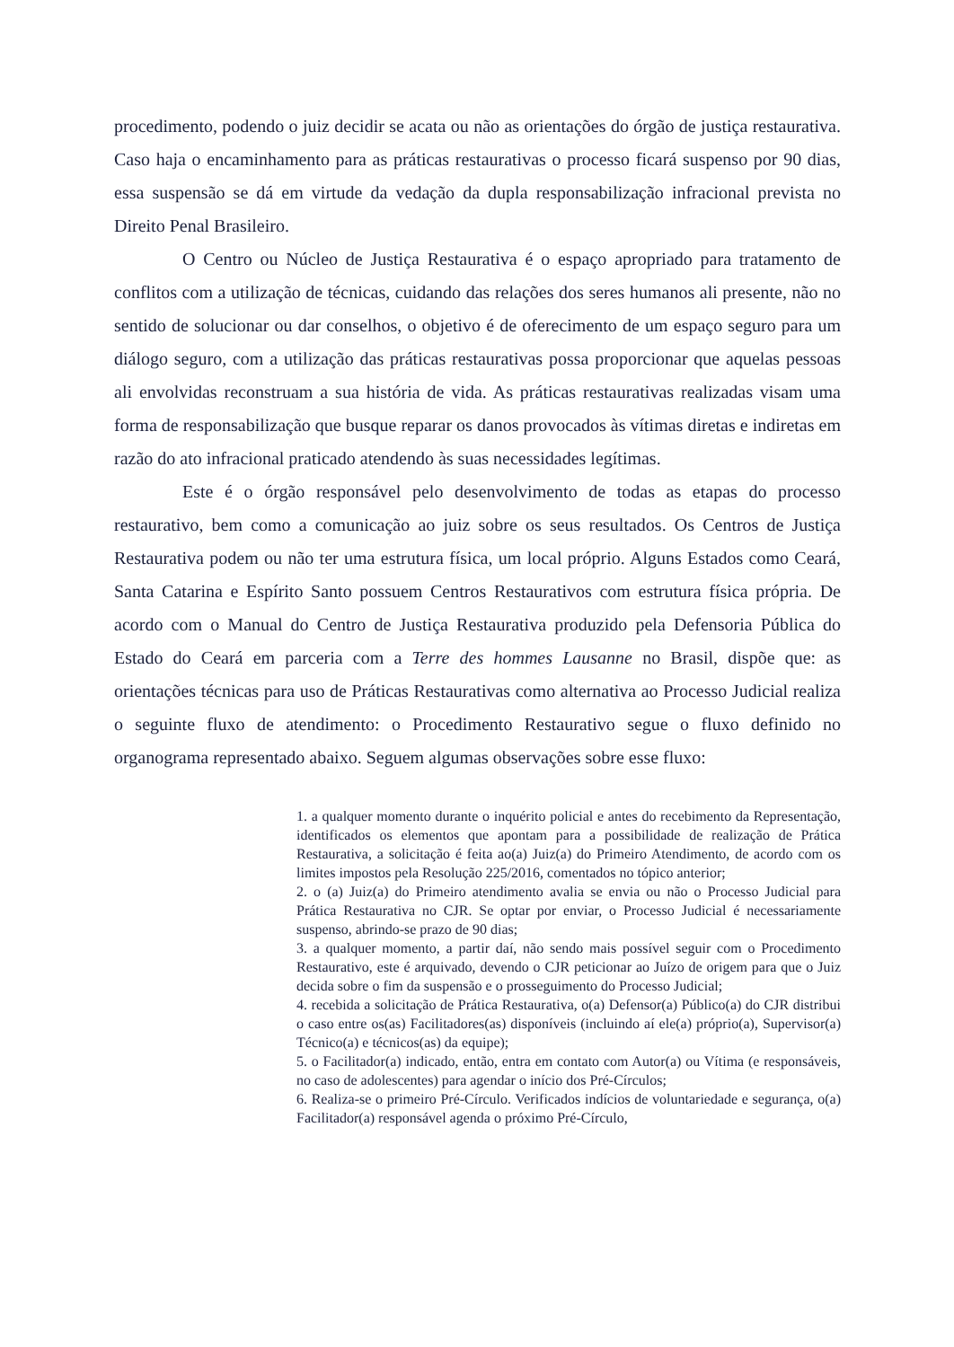procedimento, podendo o juiz decidir se acata ou não as orientações do órgão de justiça restaurativa. Caso haja o encaminhamento para as práticas restaurativas o processo ficará suspenso por 90 dias, essa suspensão se dá em virtude da vedação da dupla responsabilização infracional prevista no Direito Penal Brasileiro.
O Centro ou Núcleo de Justiça Restaurativa é o espaço apropriado para tratamento de conflitos com a utilização de técnicas, cuidando das relações dos seres humanos ali presente, não no sentido de solucionar ou dar conselhos, o objetivo é de oferecimento de um espaço seguro para um diálogo seguro, com a utilização das práticas restaurativas possa proporcionar que aquelas pessoas ali envolvidas reconstruam a sua história de vida. As práticas restaurativas realizadas visam uma forma de responsabilização que busque reparar os danos provocados às vítimas diretas e indiretas em razão do ato infracional praticado atendendo às suas necessidades legítimas.
Este é o órgão responsável pelo desenvolvimento de todas as etapas do processo restaurativo, bem como a comunicação ao juiz sobre os seus resultados. Os Centros de Justiça Restaurativa podem ou não ter uma estrutura física, um local próprio. Alguns Estados como Ceará, Santa Catarina e Espírito Santo possuem Centros Restaurativos com estrutura física própria. De acordo com o Manual do Centro de Justiça Restaurativa produzido pela Defensoria Pública do Estado do Ceará em parceria com a Terre des hommes Lausanne no Brasil, dispõe que: as orientações técnicas para uso de Práticas Restaurativas como alternativa ao Processo Judicial realiza o seguinte fluxo de atendimento: o Procedimento Restaurativo segue o fluxo definido no organograma representado abaixo. Seguem algumas observações sobre esse fluxo:
1. a qualquer momento durante o inquérito policial e antes do recebimento da Representação, identificados os elementos que apontam para a possibilidade de realização de Prática Restaurativa, a solicitação é feita ao(a) Juiz(a) do Primeiro Atendimento, de acordo com os limites impostos pela Resolução 225/2016, comentados no tópico anterior;
2. o (a) Juiz(a) do Primeiro atendimento avalia se envia ou não o Processo Judicial para Prática Restaurativa no CJR. Se optar por enviar, o Processo Judicial é necessariamente suspenso, abrindo-se prazo de 90 dias;
3. a qualquer momento, a partir daí, não sendo mais possível seguir com o Procedimento Restaurativo, este é arquivado, devendo o CJR peticionar ao Juízo de origem para que o Juiz decida sobre o fim da suspensão e o prosseguimento do Processo Judicial;
4. recebida a solicitação de Prática Restaurativa, o(a) Defensor(a) Público(a) do CJR distribui o caso entre os(as) Facilitadores(as) disponíveis (incluindo aí ele(a) próprio(a), Supervisor(a) Técnico(a) e técnicos(as) da equipe);
5. o Facilitador(a) indicado, então, entra em contato com Autor(a) ou Vítima (e responsáveis, no caso de adolescentes) para agendar o início dos Pré-Círculos;
6. Realiza-se o primeiro Pré-Círculo. Verificados indícios de voluntariedade e segurança, o(a) Facilitador(a) responsável agenda o próximo Pré-Círculo,